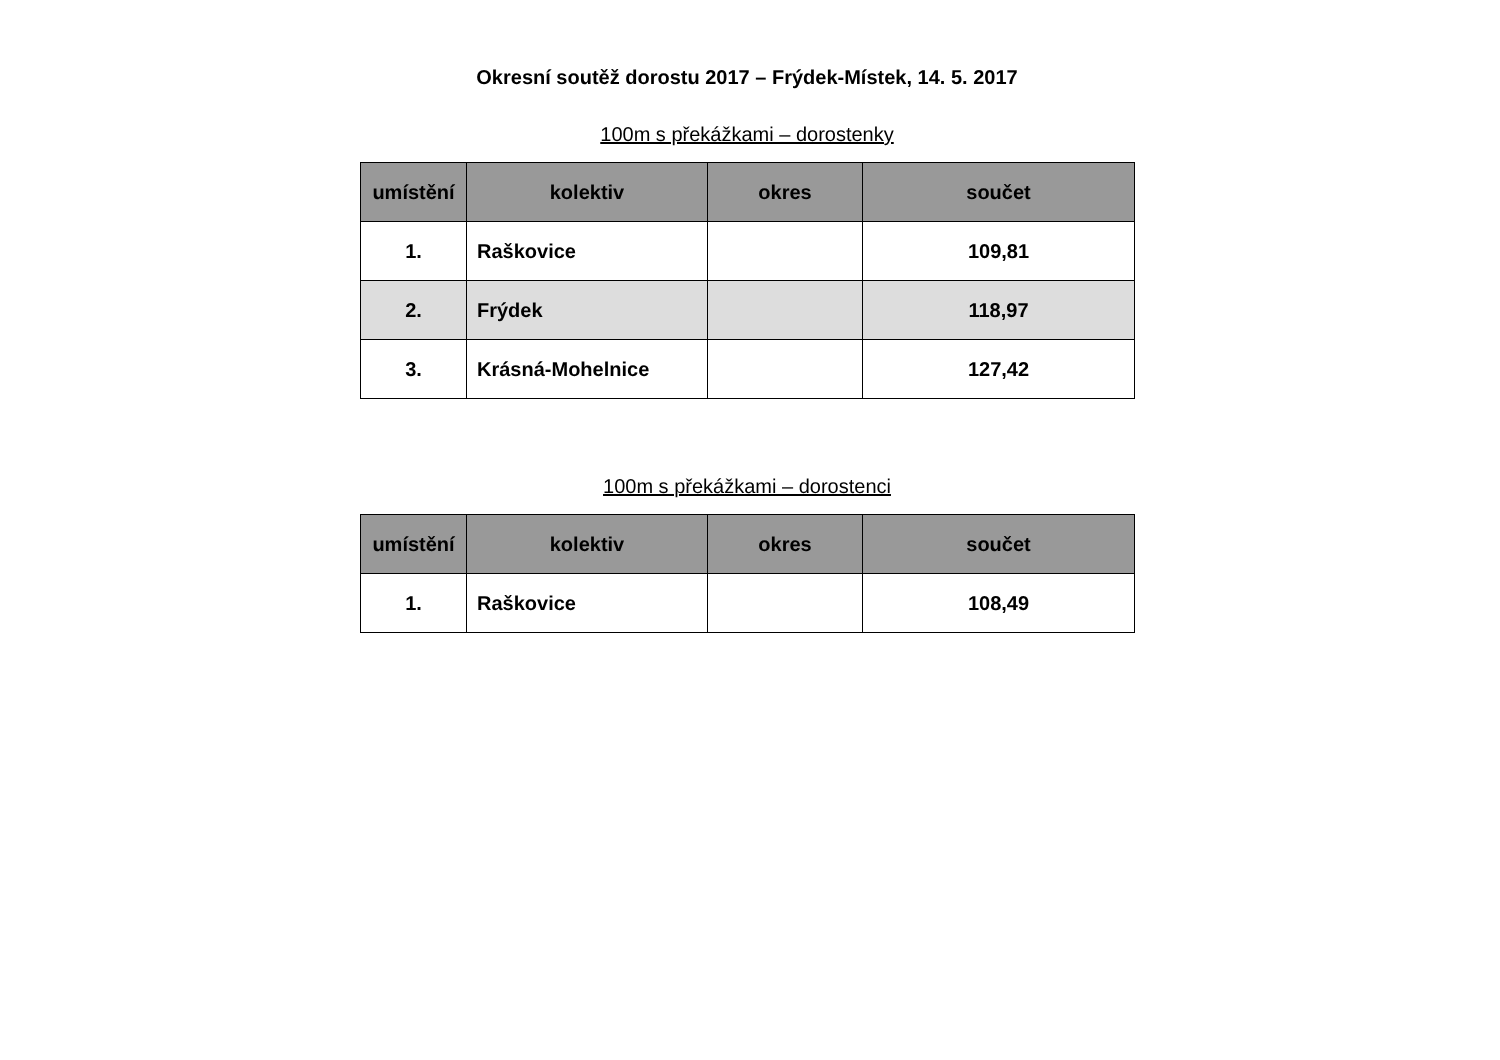Okresní soutěž dorostu 2017 – Frýdek-Místek, 14. 5. 2017
100m s překážkami – dorostenky
| umístění | kolektiv | okres | součet |
| --- | --- | --- | --- |
| 1. | Raškovice | | 109,81 |
| 2. | Frýdek | | 118,97 |
| 3. | Krásná-Mohelnice | | 127,42 |
100m s překážkami – dorostenci
| umístění | kolektiv | okres | součet |
| --- | --- | --- | --- |
| 1. | Raškovice | | 108,49 |